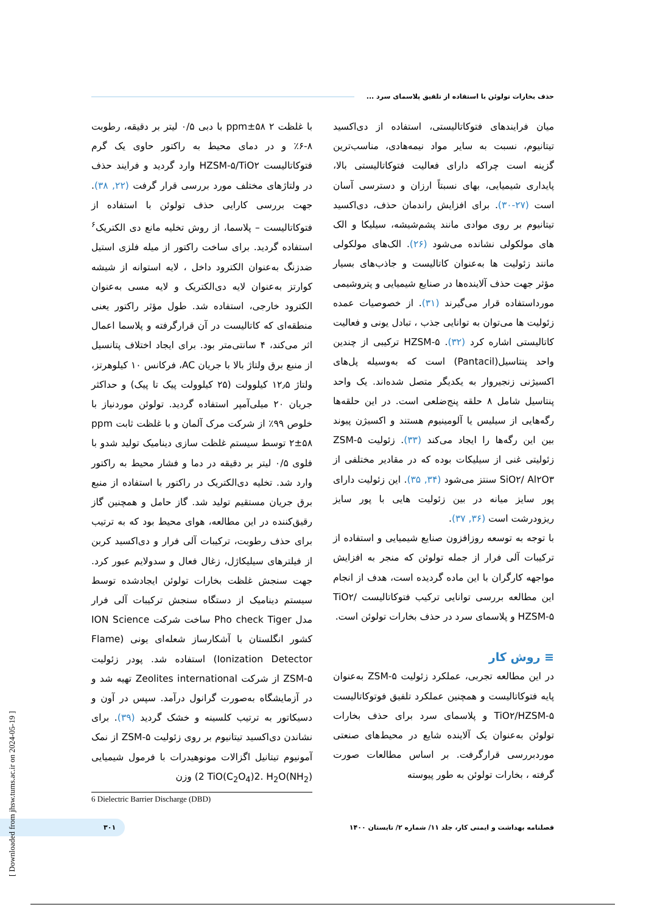حذف بخارات تولوئن با استفاده از تلفیق پلاسمای سرد ...
میان فرایندهای فتوکاتالیستی، استفاده از دی‌اکسید تیتانیوم، نسبت به سایر مواد نیمه‌هادی، مناسب‌ترین گزینه است چراکه دارای فعالیت فتوکاتالیستی بالا، پایداری شیمیایی، بهای نسبتاً ارزان و دسترسی آسان است (۲۷-۳۰). برای افزایش راندمان حذف، دی‌اکسید تیتانیوم بر روی موادی مانند پشم‌شیشه، سیلیکا و الک های مولکولی نشانده می‌شود (۲۶). الک‌های مولکولی مانند زئولیت ها به‌عنوان کاتالیست و جاذب‌های بسیار مؤثر جهت حذف آلاینده‌ها در صنایع شیمیایی و پتروشیمی مورداستفاده قرار می‌گیرند (۳۱). از خصوصیات عمده زئولیت ها می‌توان به توانایی جذب ، تبادل یونی و فعالیت کاتالیستی اشاره کرد (۳۲). HZSM-۵ ترکیبی از چندین واحد پنتاسیل(Pantacil) است که به‌وسیله پل‌های اکسیژنی زنجیروار به یکدیگر متصل شده‌اند. یک واحد پنتاسیل شامل ۸ حلقه پنج‌ضلعی است. در این حلقه‌ها رگه‌هایی از سیلیس یا آلومینیوم هستند و اکسیژن پیوند بین این رگه‌ها را ایجاد می‌کند (۳۳). زئولیت ZSM-۵ زئولیتی غنی از سیلیکات بوده که در مقادیر مختلفی از SiO۲/ Al۲O۳ سنتز می‌شود (۳۴, ۳۵). این زئولیت دارای پور سایز میانه در بین زئولیت هایی با پور سایز ریزودرشت است (۳۶, ۳۷).
با توجه به توسعه روزافزون صنایع شیمیایی و استفاده از ترکیبات آلی فرار از جمله تولوئن که منجر به افزایش مواجهه کارگران با این ماده گردیده است، هدف از انجام این مطالعه بررسی توانایی ترکیب فتوکاتالیست TiO۲/ HZSM-۵ و پلاسمای سرد در حذف بخارات تولوئن است.
≡ روش کار
در این مطالعه تجربی، عملکرد زئولیت ZSM-۵ به‌عنوان پایه فتوکاتالیست و همچنین عملکرد تلفیق فوتوکاتالیست TiO۲/HZSM-۵ و پلاسمای سرد برای حذف بخارات تولوئن به‌عنوان یک آلاینده شایع در محیط‌های صنعتی موردبررسی قرارگرفت. بر اساس مطالعات صورت گرفته ، بخارات تولوئن به طور پیوسته
با غلظت ۲ ۵۸±ppm با دبی ۰/۵ لیتر بر دقیقه، رطوبت ۸-۶٪ و در دمای محیط به راکتور حاوی یک گرم فتوکاتالیست HZSM-۵/TiO۲ وارد گردید و فرایند حذف در ولتاژهای مختلف مورد بررسی قرار گرفت (۲۲, ۳۸). جهت بررسی کارایی حذف تولوئن با استفاده از فتوکاتالیست – پلاسما، از روش تخلیه مانع دی الکتریک<sup>۶</sup> استفاده گردید. برای ساخت راکتور از میله فلزی استیل ضدزنگ به‌عنوان الکترود داخل ، لایه استوانه از شیشه کوارتز به‌عنوان لایه دی‌الکتریک و لایه مسی به‌عنوان الکترود خارجی، استفاده شد. طول مؤثر راکتور یعنی منطقه‌ای که کاتالیست در آن قرارگرفته و پلاسما اعمال اثر می‌کند، ۴ سانتی‌متر بود. برای ایجاد اختلاف پتانسیل از منبع برق ولتاژ بالا با جریان AC، فرکانس ۱۰ کیلوهرتز، ولتاژ ۱۲٫۵ کیلوولت (۲۵ کیلوولت پیک تا پیک) و حداکثر جریان ۲۰ میلی‌آمپر استفاده گردید. تولوئن موردنیاز با خلوص ۹۹٪ از شرکت مرک آلمان و با غلظت ثابت ppm ۲±۵۸ توسط سیستم غلظت سازی دینامیک تولید شدو با فلوی ۰/۵ لیتر بر دقیقه در دما و فشار محیط به راکتور وارد شد. تخلیه دی‌الکتریک در راکتور با استفاده از منبع برق جریان مستقیم تولید شد. گاز حامل و همچنین گاز رقیق‌کننده در این مطالعه، هوای محیط بود که به ترتیب برای حذف رطوبت، ترکیبات آلی فرار و دی‌اکسید کربن از فیلترهای سیلیکاژل، زغال فعال و سدولایم عبور کرد. جهت سنجش غلظت بخارات تولوئن ایجادشده توسط سیستم دینامیک از دستگاه سنجش ترکیبات آلی فرار مدل Pho check Tiger ساخت شرکت ION Science کشور انگلستان با آشکارساز شعله‌ای یونی (Flame Ionization Detector) استفاده شد. پودر زئولیت ZSM-۵ از شرکت Zeolites international تهیه شد و در آزمایشگاه به‌صورت گرانول درآمد. سپس در آون و دسیکاتور به ترتیب کلسینه و خشک گردید (۳۹). برای نشاندن دی‌اکسید تیتانیوم بر روی زئولیت ZSM-۵ از نمک آمونیوم تیتانیل اگزالات مونوهیدرات با فرمول شیمیایی (NH<sub>2</sub>)2 TiO(C<sub>2</sub>O<sub>4</sub>)2. H<sub>2</sub>O) وزن
6 Dielectric Barrier Discharge (DBD)
۳۰۱
فصلنامه بهداشت و ایمنی کار، جلد ۱۱/ شماره ۲/ تابستان ۱۴۰۰
[ Downloaded from jhsw.tums.ac.ir on 2024-05-19 ]